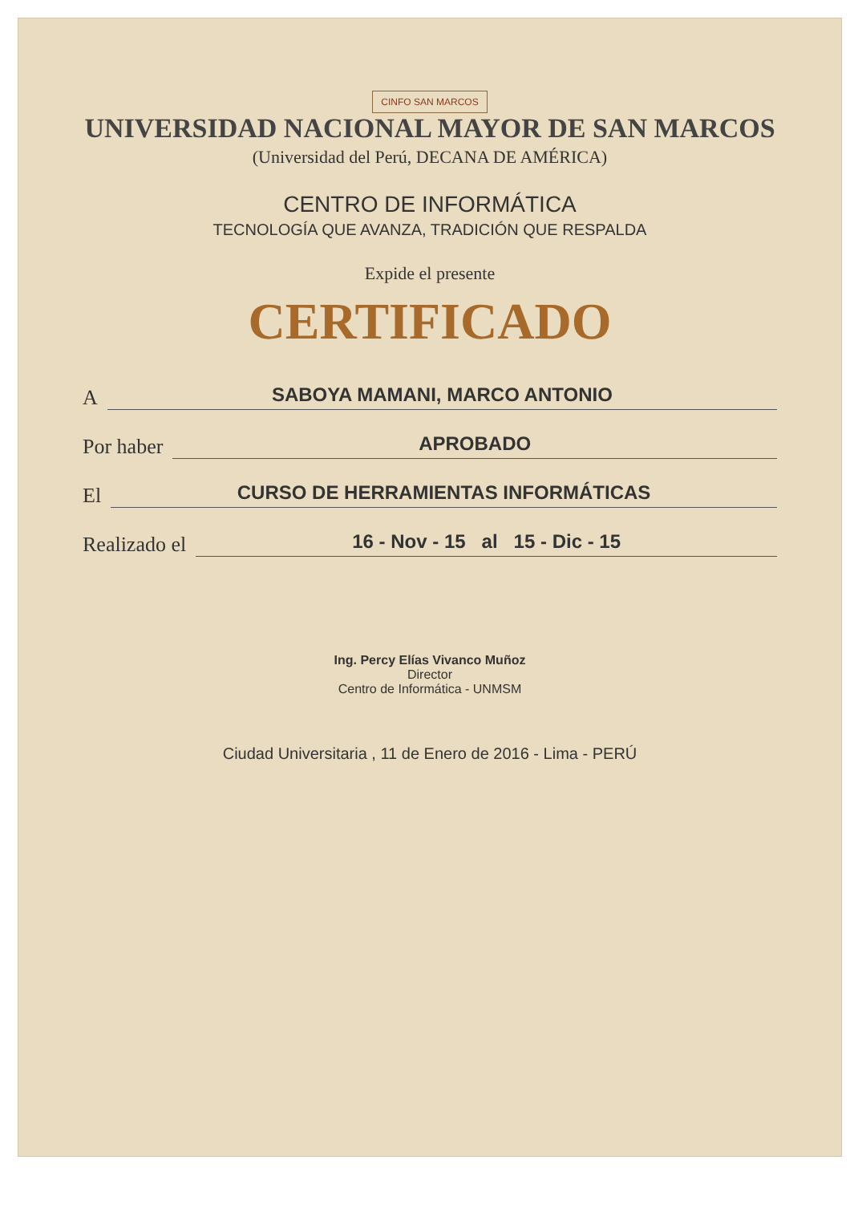CINFO SAN MARCOS
UNIVERSIDAD NACIONAL MAYOR DE SAN MARCOS
(Universidad del Perú, DECANA DE AMÉRICA)
CENTRO DE INFORMÁTICA
TECNOLOGÍA QUE AVANZA, TRADICIÓN QUE RESPALDA
Expide el presente
CERTIFICADO
A SABOYA MAMANI, MARCO ANTONIO
Por haber APROBADO
El CURSO DE HERRAMIENTAS INFORMÁTICAS
Realizado el 16 - Nov - 15 al 15 - Dic - 15
Ing. Percy Elías Vivanco Muñoz
Director
Centro de Informática - UNMSM
Ciudad Universitaria , 11 de Enero de 2016 - Lima - PERÚ